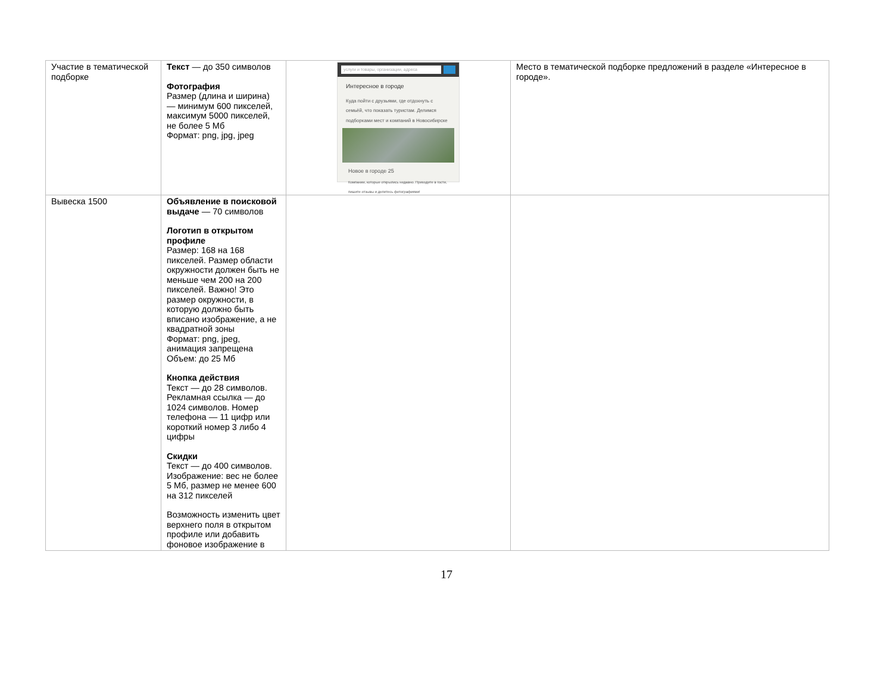| Участие в тематической подборке | Текст — до 350 символов Фотография Размер (длина и ширина) — минимум 600 пикселей, максимум 5000 пикселей, не более 5 Мб Формат: png, jpg, jpeg | услуги и товары, организации, адреса Интересное в городе Куда пойти с друзьями, где отдохнуть с семьёй, что показать туристам. Делимся подборками мест и компаний в Новосибирске Новое в городе 25 Компании, которые открылись недавно. Приходите в гости, пишите отзывы и делитесь фотографиями! | Место в тематической подборке предложений в разделе «Интересное в городе». |
| Вывеска 1500 | Объявление в поисковой выдаче — 70 символов Логотип в открытом профиле Размер: 168 на 168 пикселей. Размер области окружности должен быть не меньше чем 200 на 200 пикселей. Важно! Это размер окружности, в которую должно быть вписано изображение, а не квадратной зоны Формат: png, jpeg, анимация запрещена Объем: до 25 Мб Кнопка действия Текст — до 28 символов. Рекламная ссылка — до 1024 символов. Номер телефона — 11 цифр или короткий номер 3 либо 4 цифры Скидки Текст — до 400 символов. Изображение: вес не более 5 Мб, размер не менее 600 на 312 пикселей Возможность изменить цвет верхнего поля в открытом профиле или добавить фоновое изображение в | | |
17